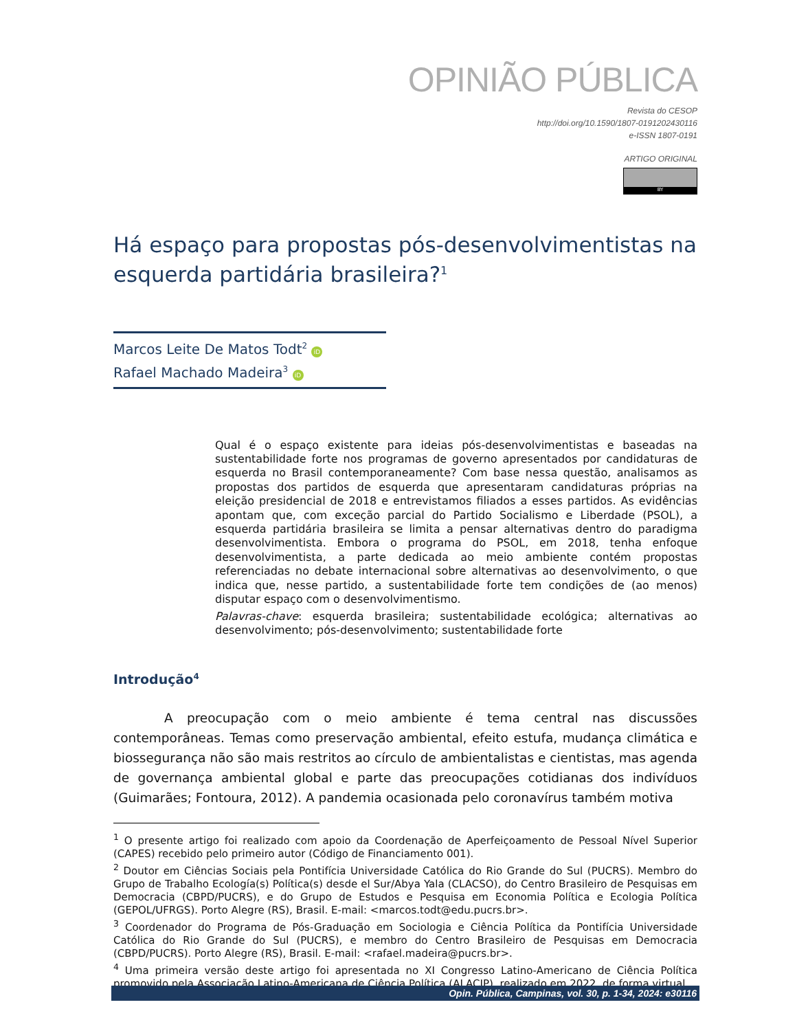OPINIÃO PÚBLICA
Revista do CESOP
http://doi.org/10.1590/1807-0191202430116
e-ISSN 1807-0191
ARTIGO ORIGINAL
BY
Há espaço para propostas pós-desenvolvimentistas na esquerda partidária brasileira?<sup>1</sup>
Marcos Leite De Matos Todt<sup>2</sup> iD
Rafael Machado Madeira<sup>3</sup> iD
Qual é o espaço existente para ideias pós-desenvolvimentistas e baseadas na sustentabilidade forte nos programas de governo apresentados por candidaturas de esquerda no Brasil contemporaneamente? Com base nessa questão, analisamos as propostas dos partidos de esquerda que apresentaram candidaturas próprias na eleição presidencial de 2018 e entrevistamos filiados a esses partidos. As evidências apontam que, com exceção parcial do Partido Socialismo e Liberdade (PSOL), a esquerda partidária brasileira se limita a pensar alternativas dentro do paradigma desenvolvimentista. Embora o programa do PSOL, em 2018, tenha enfoque desenvolvimentista, a parte dedicada ao meio ambiente contém propostas referenciadas no debate internacional sobre alternativas ao desenvolvimento, o que indica que, nesse partido, a sustentabilidade forte tem condições de (ao menos) disputar espaço com o desenvolvimentismo.
Palavras-chave: esquerda brasileira; sustentabilidade ecológica; alternativas ao desenvolvimento; pós-desenvolvimento; sustentabilidade forte
Introdução<sup>4</sup>
A preocupação com o meio ambiente é tema central nas discussões contemporâneas. Temas como preservação ambiental, efeito estufa, mudança climática e biossegurança não são mais restritos ao círculo de ambientalistas e cientistas, mas agenda de governança ambiental global e parte das preocupações cotidianas dos indivíduos (Guimarães; Fontoura, 2012). A pandemia ocasionada pelo coronavírus também motiva
<sup>1</sup> O presente artigo foi realizado com apoio da Coordenação de Aperfeiçoamento de Pessoal Nível Superior (CAPES) recebido pelo primeiro autor (Código de Financiamento 001).
<sup>2</sup> Doutor em Ciências Sociais pela Pontifícia Universidade Católica do Rio Grande do Sul (PUCRS). Membro do Grupo de Trabalho Ecología(s) Política(s) desde el Sur/Abya Yala (CLACSO), do Centro Brasileiro de Pesquisas em Democracia (CBPD/PUCRS), e do Grupo de Estudos e Pesquisa em Economia Política e Ecologia Política (GEPOL/UFRGS). Porto Alegre (RS), Brasil. E-mail: <marcos.todt@edu.pucrs.br>.
<sup>3</sup> Coordenador do Programa de Pós-Graduação em Sociologia e Ciência Política da Pontifícia Universidade Católica do Rio Grande do Sul (PUCRS), e membro do Centro Brasileiro de Pesquisas em Democracia (CBPD/PUCRS). Porto Alegre (RS), Brasil. E-mail: <rafael.madeira@pucrs.br>.
<sup>4</sup> Uma primeira versão deste artigo foi apresentada no XI Congresso Latino-Americano de Ciência Política promovido pela Associação Latino-Americana de Ciência Política (ALACIP), realizado em 2022, de forma virtual.
Opin. Pública, Campinas, vol. 30, p. 1-34, 2024: e30116